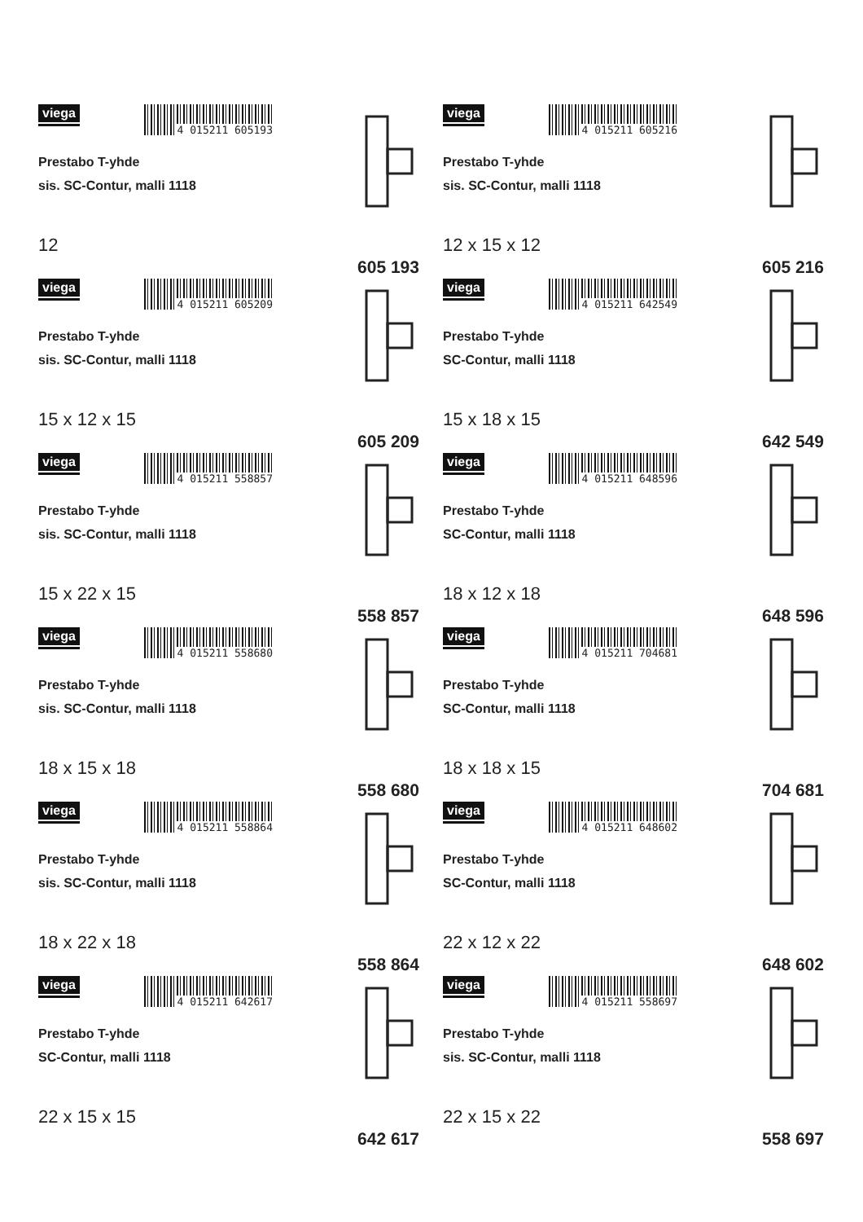viega
4 015211 605193
Prestabo T-yhde
sis. SC-Contur, malli 1118
12
605 193
viega
4 015211 605216
Prestabo T-yhde
sis. SC-Contur, malli 1118
12 x 15 x 12
605 216
viega
4 015211 605209
Prestabo T-yhde
sis. SC-Contur, malli 1118
15 x 12 x 15
605 209
viega
4 015211 642549
Prestabo T-yhde
SC-Contur, malli 1118
15 x 18 x 15
642 549
viega
4 015211 558857
Prestabo T-yhde
sis. SC-Contur, malli 1118
15 x 22 x 15
558 857
viega
4 015211 648596
Prestabo T-yhde
SC-Contur, malli 1118
18 x 12 x 18
648 596
viega
4 015211 558680
Prestabo T-yhde
sis. SC-Contur, malli 1118
18 x 15 x 18
558 680
viega
4 015211 704681
Prestabo T-yhde
SC-Contur, malli 1118
18 x 18 x 15
704 681
viega
4 015211 558864
Prestabo T-yhde
sis. SC-Contur, malli 1118
18 x 22 x 18
558 864
viega
4 015211 648602
Prestabo T-yhde
SC-Contur, malli 1118
22 x 12 x 22
648 602
viega
4 015211 642617
Prestabo T-yhde
SC-Contur, malli 1118
22 x 15 x 15
642 617
viega
4 015211 558697
Prestabo T-yhde
sis. SC-Contur, malli 1118
22 x 15 x 22
558 697